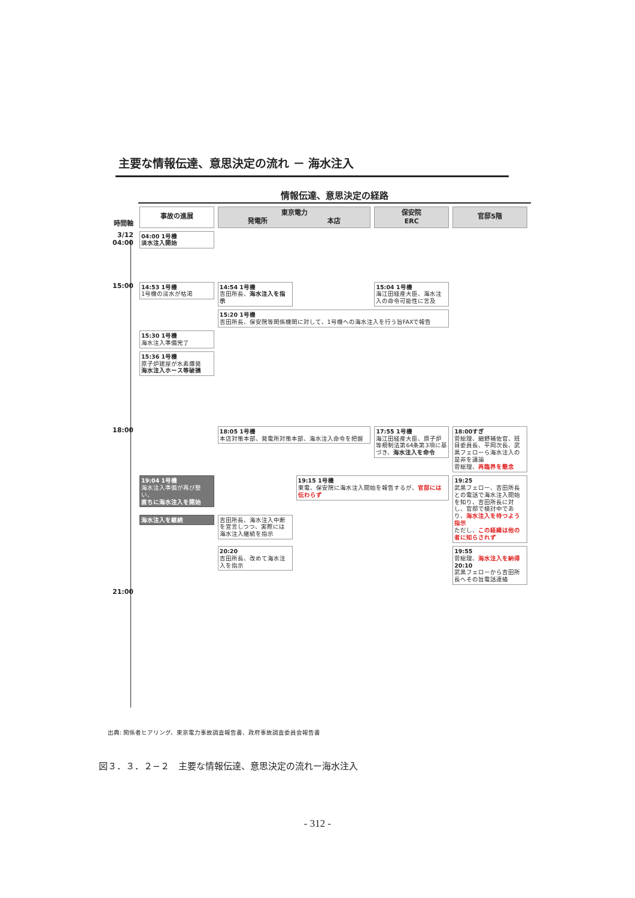主要な情報伝達、意思決定の流れ － 海水注入
情報伝達、意思決定の経路
| 時間軸 | 事故の進展 | 東京電力 発電所 本店 | | 保安院 ERC | 官邸5階 |
| 3/12 04:00 | 04:00 1号機 淡水注入開始 | | | | |
| 15:00 | 14:53 1号機 1号機の淡水が枯渇 | 14:54 1号機 吉田所長、 海水注入を指示 | | 15:04 1号機 海江田経産大臣、海水注入の命令可能性に言及 | |
| | | 15:20 1号機 吉田所長、保安院等関係機関に対して、1号機への海水注入を行う旨FAXで報告 | | | |
| | 15:30 1号機 海水注入準備完了 | | | | |
| | 15:36 1号機 原子炉建屋が水素爆発 海水注入ホース等破損 | | | | |
| 18:00 | | 18:05 1号機 本店対策本部、発電所対策本部、海水注入命令を把握 | | 17:55 1号機 海江田経産大臣、原子炉等規制法第64条第3項に基づき、 海水注入を命令 | 18:00すぎ 菅総理、細野補佐官、班目委員長、平岡次長、武黒フェローら海水注入の是非を議論 菅総理、 再臨界を懸念 |
| | 19:04 1号機 海水注入準備が再び整い、 直ちに海水注入を開始 | | 19:15 1号機 東電、保安院に海水注入開始を報告するが、 官邸には伝わらず | | 19:25 武黒フェロー、吉田所長との電話で海水注入開始を知り、吉田所長に対し、官邸で検討中であり、 海水注入を待つよう指示 ただし、 この経緯は他の者に知らされず |
| | 海水注入を継続 | 吉田所長、海水注入中断を宣言しつつ、実際には海水注入継続を指示 | | | |
| | | 20:20 吉田所長、改めて海水注入を指示 | | | 19:55 菅総理、 海水注入を納得 20:10 武黒フェローから吉田所長へその旨電話連絡 |
| 21:00 | | | | | |
出典: 関係者ヒアリング、東京電力事故調査報告書、政府事故調査委員会報告書
図３．３．２−２　主要な情報伝達、意思決定の流れー海水注入
- 312 -